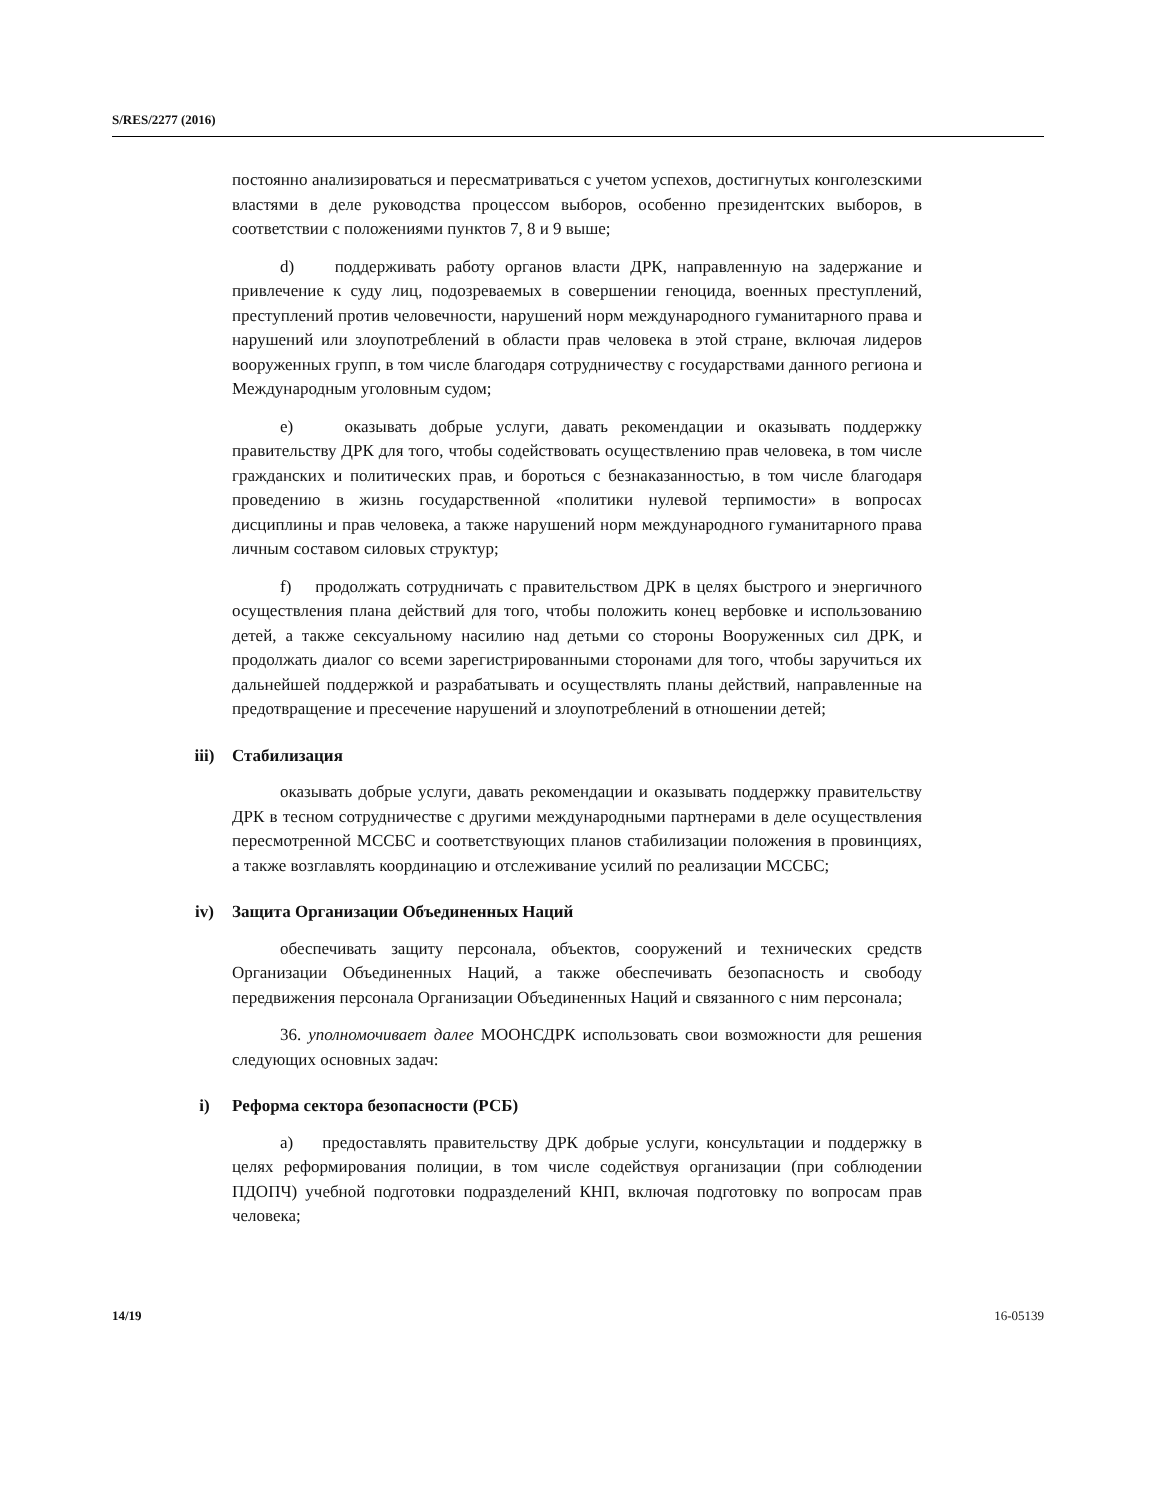S/RES/2277 (2016)
постоянно анализироваться и пересматриваться с учетом успехов, достигнутых конголезскими властями в деле руководства процессом выборов, особенно президентских выборов, в соответствии с положениями пунктов 7, 8 и 9 выше;
d) поддерживать работу органов власти ДРК, направленную на задержание и привлечение к суду лиц, подозреваемых в совершении геноцида, военных преступлений, преступлений против человечности, нарушений норм международного гуманитарного права и нарушений или злоупотреблений в области прав человека в этой стране, включая лидеров вооруженных групп, в том числе благодаря сотрудничеству с государствами данного региона и Международным уголовным судом;
e) оказывать добрые услуги, давать рекомендации и оказывать поддержку правительству ДРК для того, чтобы содействовать осуществлению прав человека, в том числе гражданских и политических прав, и бороться с безнаказанностью, в том числе благодаря проведению в жизнь государственной «политики нулевой терпимости» в вопросах дисциплины и прав человека, а также нарушений норм международного гуманитарного права личным составом силовых структур;
f) продолжать сотрудничать с правительством ДРК в целях быстрого и энергичного осуществления плана действий для того, чтобы положить конец вербовке и использованию детей, а также сексуальному насилию над детьми со стороны Вооруженных сил ДРК, и продолжать диалог со всеми зарегистрированными сторонами для того, чтобы заручиться их дальнейшей поддержкой и разрабатывать и осуществлять планы действий, направленные на предотвращение и пресечение нарушений и злоупотреблений в отношении детей;
iii) Стабилизация
оказывать добрые услуги, давать рекомендации и оказывать поддержку правительству ДРК в тесном сотрудничестве с другими международными партнерами в деле осуществления пересмотренной МССБС и соответствующих планов стабилизации положения в провинциях, а также возглавлять координацию и отслеживание усилий по реализации МССБС;
iv) Защита Организации Объединенных Наций
обеспечивать защиту персонала, объектов, сооружений и технических средств Организации Объединенных Наций, а также обеспечивать безопасность и свободу передвижения персонала Организации Объединенных Наций и связанного с ним персонала;
36. уполномочивает далее МООНСДРК использовать свои возможности для решения следующих основных задач:
i) Реформа сектора безопасности (РСБ)
a) предоставлять правительству ДРК добрые услуги, консультации и поддержку в целях реформирования полиции, в том числе содействуя организации (при соблюдении ПДОПЧ) учебной подготовки подразделений КНП, включая подготовку по вопросам прав человека;
14/19 16-05139